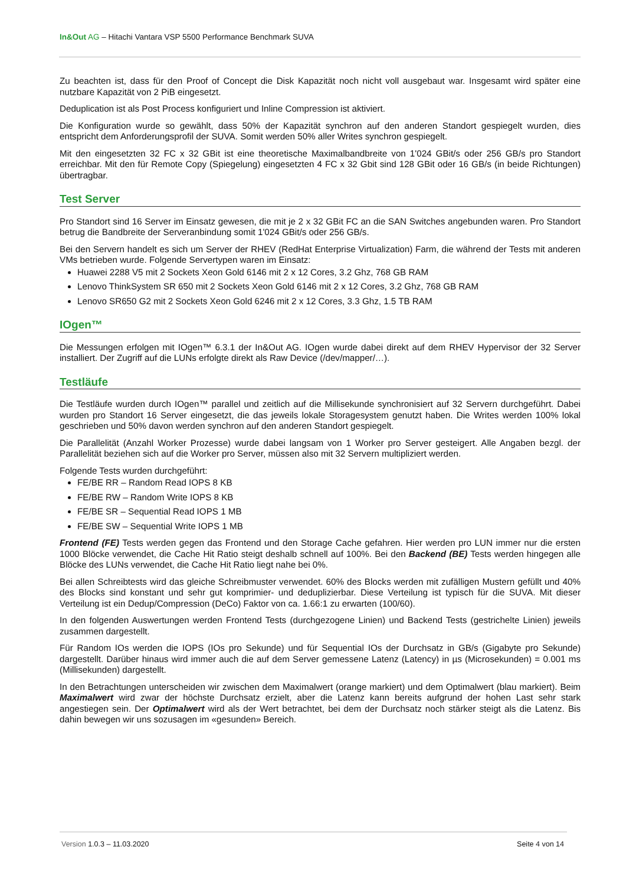In&Out AG – Hitachi Vantara VSP 5500 Performance Benchmark SUVA
Zu beachten ist, dass für den Proof of Concept die Disk Kapazität noch nicht voll ausgebaut war. Insgesamt wird später eine nutzbare Kapazität von 2 PiB eingesetzt.
Deduplication ist als Post Process konfiguriert und Inline Compression ist aktiviert.
Die Konfiguration wurde so gewählt, dass 50% der Kapazität synchron auf den anderen Standort gespiegelt wurden, dies entspricht dem Anforderungsprofil der SUVA. Somit werden 50% aller Writes synchron gespiegelt.
Mit den eingesetzten 32 FC x 32 GBit ist eine theoretische Maximalbandbreite von 1'024 GBit/s oder 256 GB/s pro Standort erreichbar. Mit den für Remote Copy (Spiegelung) eingesetzten 4 FC x 32 Gbit sind 128 GBit oder 16 GB/s (in beide Richtungen) übertragbar.
Test Server
Pro Standort sind 16 Server im Einsatz gewesen, die mit je 2 x 32 GBit FC an die SAN Switches angebunden waren. Pro Standort betrug die Bandbreite der Serveranbindung somit 1'024 GBit/s oder 256 GB/s.
Bei den Servern handelt es sich um Server der RHEV (RedHat Enterprise Virtualization) Farm, die während der Tests mit anderen VMs betrieben wurde. Folgende Servertypen waren im Einsatz:
Huawei 2288 V5 mit 2 Sockets Xeon Gold 6146 mit 2 x 12 Cores, 3.2 Ghz, 768 GB RAM
Lenovo ThinkSystem SR 650 mit 2 Sockets Xeon Gold 6146 mit 2 x 12 Cores, 3.2 Ghz, 768 GB RAM
Lenovo SR650 G2 mit 2 Sockets Xeon Gold 6246 mit 2 x 12 Cores, 3.3 Ghz, 1.5 TB RAM
IOgen™
Die Messungen erfolgen mit IOgen™ 6.3.1 der In&Out AG. IOgen wurde dabei direkt auf dem RHEV Hypervisor der 32 Server installiert. Der Zugriff auf die LUNs erfolgte direkt als Raw Device (/dev/mapper/…).
Testläufe
Die Testläufe wurden durch IOgen™ parallel und zeitlich auf die Millisekunde synchronisiert auf 32 Servern durchgeführt. Dabei wurden pro Standort 16 Server eingesetzt, die das jeweils lokale Storagesystem genutzt haben. Die Writes werden 100% lokal geschrieben und 50% davon werden synchron auf den anderen Standort gespiegelt.
Die Parallelität (Anzahl Worker Prozesse) wurde dabei langsam von 1 Worker pro Server gesteigert. Alle Angaben bezgl. der Parallelität beziehen sich auf die Worker pro Server, müssen also mit 32 Servern multipliziert werden.
Folgende Tests wurden durchgeführt:
FE/BE RR – Random Read IOPS 8 KB
FE/BE RW – Random Write IOPS 8 KB
FE/BE SR – Sequential Read IOPS 1 MB
FE/BE SW – Sequential Write IOPS 1 MB
Frontend (FE) Tests werden gegen das Frontend und den Storage Cache gefahren. Hier werden pro LUN immer nur die ersten 1000 Blöcke verwendet, die Cache Hit Ratio steigt deshalb schnell auf 100%. Bei den Backend (BE) Tests werden hingegen alle Blöcke des LUNs verwendet, die Cache Hit Ratio liegt nahe bei 0%.
Bei allen Schreibtests wird das gleiche Schreibmuster verwendet. 60% des Blocks werden mit zufälligen Mustern gefüllt und 40% des Blocks sind konstant und sehr gut komprimier- und deduplizierbar. Diese Verteilung ist typisch für die SUVA. Mit dieser Verteilung ist ein Dedup/Compression (DeCo) Faktor von ca. 1.66:1 zu erwarten (100/60).
In den folgenden Auswertungen werden Frontend Tests (durchgezogene Linien) und Backend Tests (gestrichelte Linien) jeweils zusammen dargestellt.
Für Random IOs werden die IOPS (IOs pro Sekunde) und für Sequential IOs der Durchsatz in GB/s (Gigabyte pro Sekunde) dargestellt. Darüber hinaus wird immer auch die auf dem Server gemessene Latenz (Latency) in µs (Microsekunden) = 0.001 ms (Millisekunden) dargestellt.
In den Betrachtungen unterscheiden wir zwischen dem Maximalwert (orange markiert) und dem Optimalwert (blau markiert). Beim Maximalwert wird zwar der höchste Durchsatz erzielt, aber die Latenz kann bereits aufgrund der hohen Last sehr stark angestiegen sein. Der Optimalwert wird als der Wert betrachtet, bei dem der Durchsatz noch stärker steigt als die Latenz. Bis dahin bewegen wir uns sozusagen im «gesunden» Bereich.
Version 1.0.3 – 11.03.2020 Seite 4 von 14